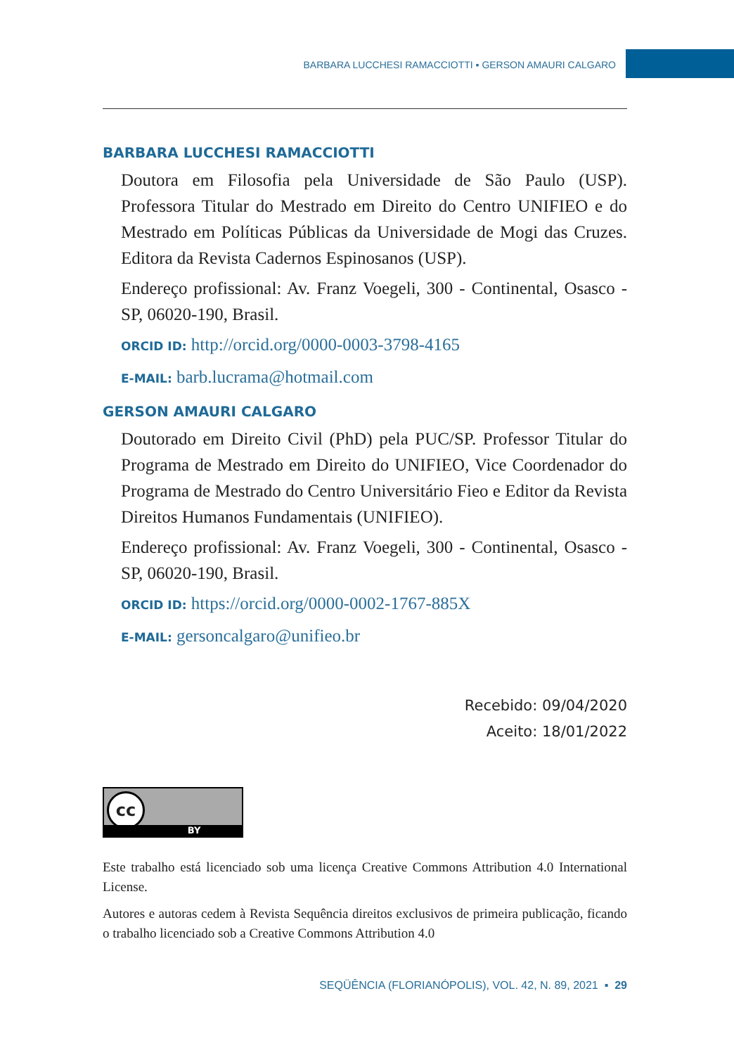BARBARA LUCCHESI RAMACCIOTTI ▪ GERSON AMAURI CALGARO
BARBARA LUCCHESI RAMACCIOTTI
Doutora em Filosofia pela Universidade de São Paulo (USP). Professora Titular do Mestrado em Direito do Centro UNIFIEO e do Mestrado em Políticas Públicas da Universidade de Mogi das Cruzes. Editora da Revista Cadernos Espinosanos (USP).
Endereço profissional: Av. Franz Voegeli, 300 - Continental, Osasco - SP, 06020-190, Brasil.
ORCID ID: http://orcid.org/0000-0003-3798-4165
E-MAIL: barb.lucrama@hotmail.com
GERSON AMAURI CALGARO
Doutorado em Direito Civil (PhD) pela PUC/SP. Professor Titular do Programa de Mestrado em Direito do UNIFIEO, Vice Coordenador do Programa de Mestrado do Centro Universitário Fieo e Editor da Revista Direitos Humanos Fundamentais (UNIFIEO).
Endereço profissional: Av. Franz Voegeli, 300 - Continental, Osasco - SP, 06020-190, Brasil.
ORCID ID: https://orcid.org/0000-0002-1767-885X
E-MAIL: gersoncalgaro@unifieo.br
Recebido: 09/04/2020
Aceito: 18/01/2022
cc
BY
Este trabalho está licenciado sob uma licença Creative Commons Attribution 4.0 International License.
Autores e autoras cedem à Revista Sequência direitos exclusivos de primeira publicação, ficando o trabalho licenciado sob a Creative Commons Attribution 4.0
SEQÜÊNCIA (FLORIANÓPOLIS), VOL. 42, N. 89, 2021 ▪ 29